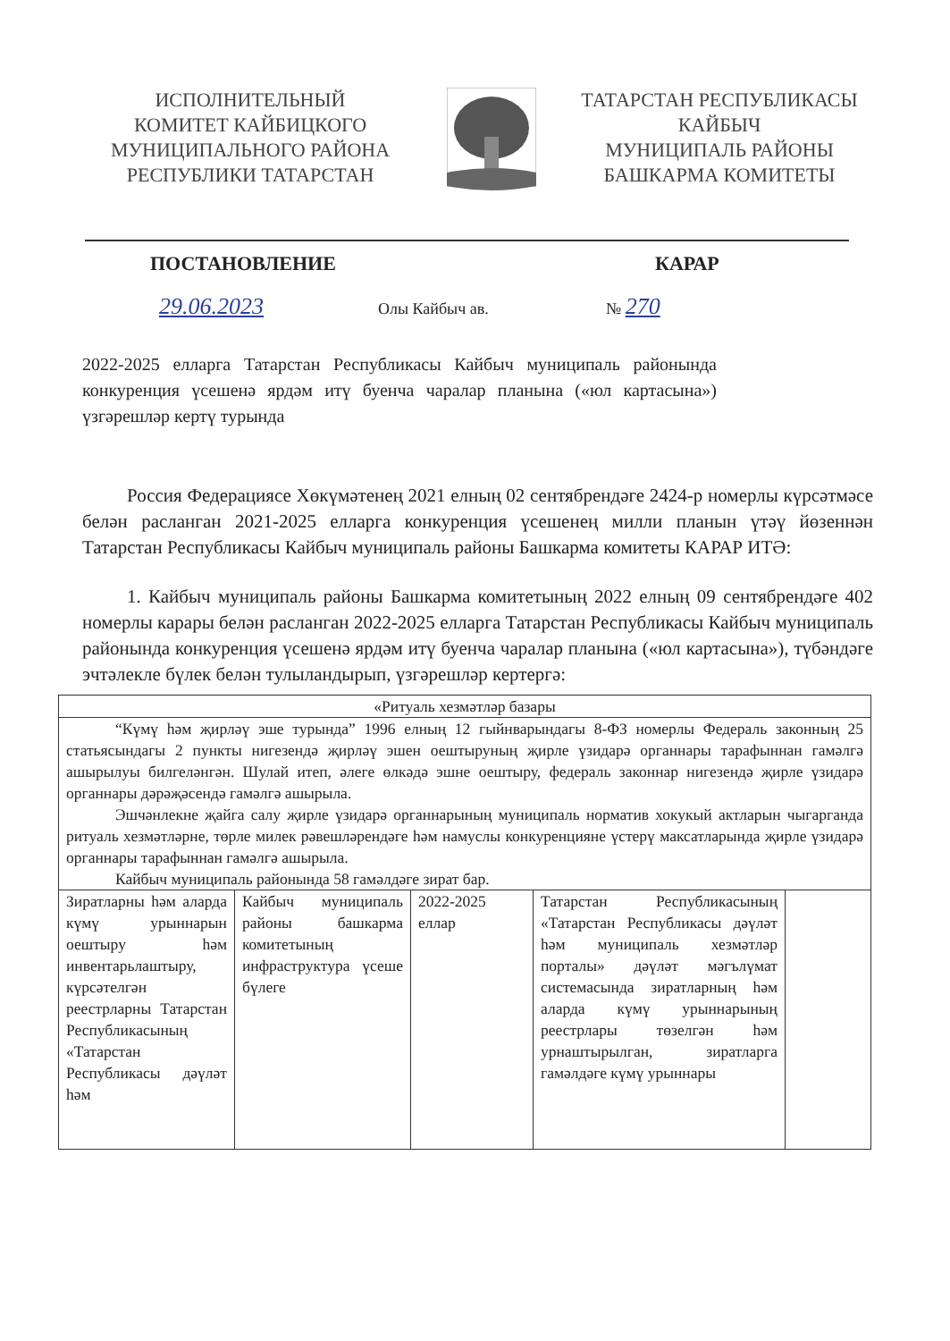ИСПОЛНИТЕЛЬНЫЙ
КОМИТЕТ КАЙБИЦКОГО
МУНИЦИПАЛЬНОГО РАЙОНА
РЕСПУБЛИКИ ТАТАРСТАН
ТАТАРСТАН РЕСПУБЛИКАСЫ
КАЙБЫЧ
МУНИЦИПАЛЬ РАЙОНЫ
БАШКАРМА КОМИТЕТЫ
ПОСТАНОВЛЕНИЕ КАРАР
29.06.2023 Олы Кайбыч ав. № 270
2022-2025 елларга Татарстан Республикасы Кайбыч муниципаль районында конкуренция үсешенә ярдәм итү буенча чаралар планына («юл картасына») үзгәрешләр кертү турында
Россия Федерациясе Хөкүмәтенең 2021 елның 02 сентябрендәге 2424-р номерлы күрсәтмәсе белән расланган 2021-2025 елларга конкуренция үсешенең милли планын үтәү йөзеннән Татарстан Республикасы Кайбыч муниципаль районы Башкарма комитеты КАРАР ИТӘ:
1. Кайбыч муниципаль районы Башкарма комитетының 2022 елның 09 сентябрендәге 402 номерлы карары белән расланган 2022-2025 елларга Татарстан Республикасы Кайбыч муниципаль районында конкуренция үсешенә ярдәм итү буенча чаралар планына («юл картасына»), түбәндәге эчтәлекле бүлек белән тулыландырып, үзгәрешләр кертергә:
| «Ритуаль хезмәтләр базары | | | | |
| “Күмү һәм җирләү эше турында” 1996 елның 12 гыйнварындагы 8-ФЗ номерлы Федераль законның 25 статьясындагы 2 пункты нигезендә җирләү эшен оештыруның җирле үзидарә органнары тарафыннан гамәлгә ашырылуы билгеләнгән. Шулай итеп, әлеге өлкәдә эшне оештыру, федераль законнар нигезендә җирле үзидарә органнары дәрәҗәсендә гамәлгә ашырыла. Эшчәнлекне җайга салу җирле үзидарә органнарының муниципаль норматив хокукый актларын чыгарганда ритуаль хезмәтләрне, төрле милек рәвешләрендәге һәм намуслы конкуренцияне үстерү максатларында җирле үзидарә органнары тарафыннан гамәлгә ашырыла. Кайбыч муниципаль районында 58 гамәлдәге зират бар. | | | | |
| Зиратларны һәм аларда күмү урыннарын оештыру һәм инвентарьлаштыру, күрсәтелгән реестрларны Татарстан Республикасының «Татарстан Республикасы дәүләт һәм | Кайбыч муниципаль районы башкарма комитетының инфраструктура үсеше бүлеге | 2022-2025 еллар | Татарстан Республикасының «Татарстан Республикасы дәүләт һәм муниципаль хезмәтләр порталы» дәүләт мәгълүмат системасында зиратларның һәм аларда күмү урыннарының реестрлары төзелгән һәм урнаштырылган, зиратларга гамәлдәге күмү урыннары | |